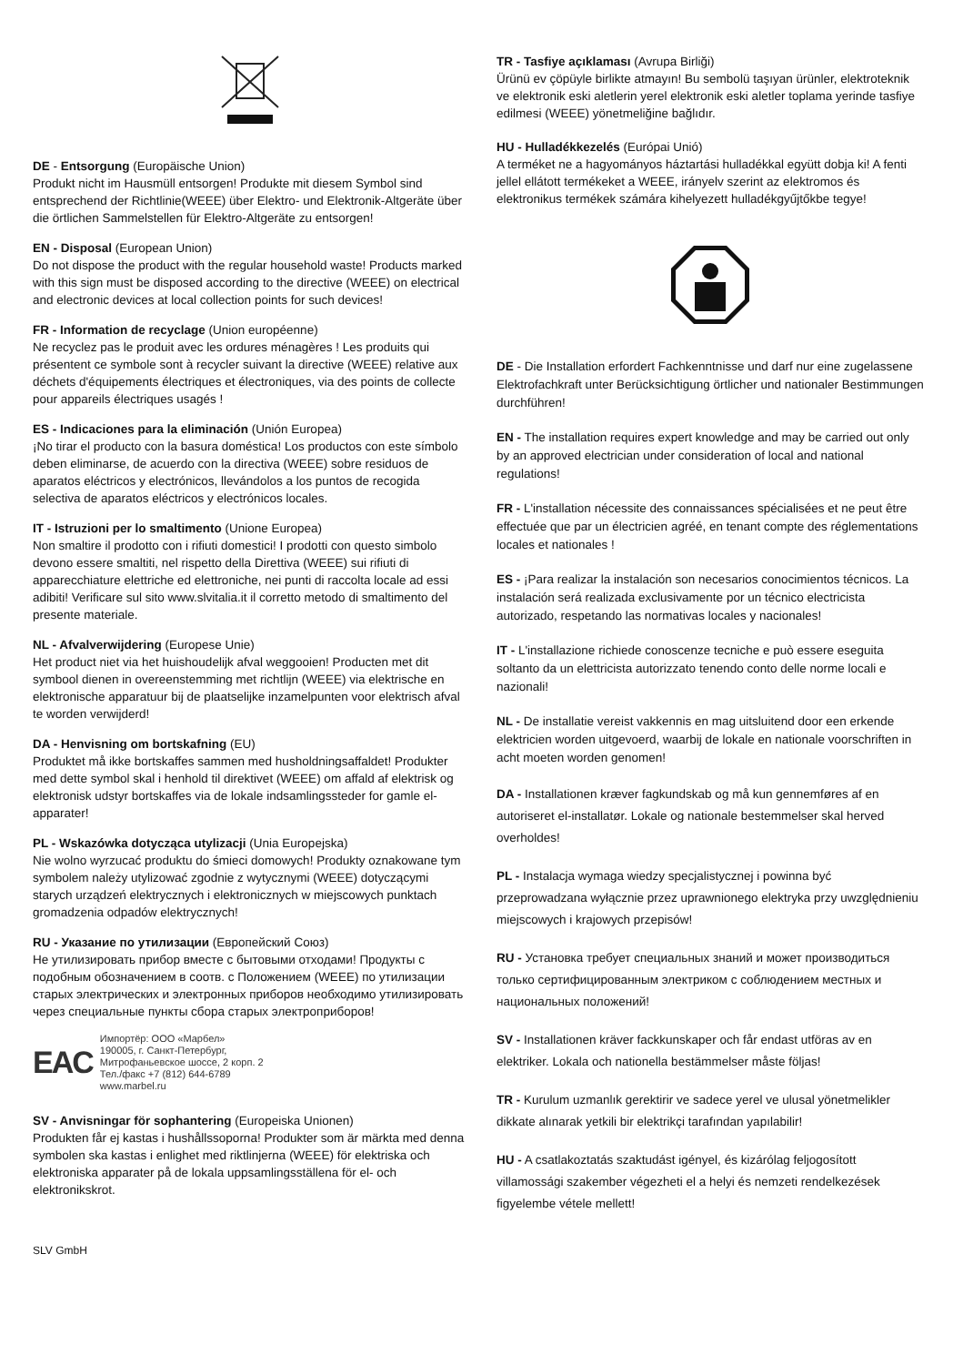DE - Entsorgung (Europäische Union)
Produkt nicht im Hausmüll entsorgen! Produkte mit diesem Symbol sind entsprechend der Richtlinie(WEEE) über Elektro- und Elektronik-Altgeräte über die örtlichen Sammelstellen für Elektro-Altgeräte zu entsorgen!
EN - Disposal (European Union)
Do not dispose the product with the regular household waste! Products marked with this sign must be disposed according to the directive (WEEE) on electrical and electronic devices at local collection points for such devices!
FR - Information de recyclage (Union européenne)
Ne recyclez pas le produit avec les ordures ménagères ! Les produits qui présentent ce symbole sont à recycler suivant la directive (WEEE) relative aux déchets d'équipements électriques et électroniques, via des points de collecte pour appareils électriques usagés !
ES - Indicaciones para la eliminación (Unión Europea)
¡No tirar el producto con la basura doméstica! Los productos con este símbolo deben eliminarse, de acuerdo con la directiva (WEEE) sobre residuos de aparatos eléctricos y electrónicos, llevándolos a los puntos de recogida selectiva de aparatos eléctricos y electrónicos locales.
IT - Istruzioni per lo smaltimento (Unione Europea)
Non smaltire il prodotto con i rifiuti domestici! I prodotti con questo simbolo devono essere smaltiti, nel rispetto della Direttiva (WEEE) sui rifiuti di apparecchiature elettriche ed elettroniche, nei punti di raccolta locale ad essi adibiti! Verificare sul sito www.slvitalia.it il corretto metodo di smaltimento del presente materiale.
NL - Afvalverwijdering (Europese Unie)
Het product niet via het huishoudelijk afval weggooien! Producten met dit symbool dienen in overeenstemming met richtlijn (WEEE) via elektrische en elektronische apparatuur bij de plaatselijke inzamelpunten voor elektrisch afval te worden verwijderd!
DA - Henvisning om bortskafning (EU)
Produktet må ikke bortskaffes sammen med husholdningsaffaldet! Produkter med dette symbol skal i henhold til direktivet (WEEE) om affald af elektrisk og elektronisk udstyr bortskaffes via de lokale indsamlingssteder for gamle el-apparater!
PL - Wskazówka dotycząca utylizacji (Unia Europejska)
Nie wolno wyrzucać produktu do śmieci domowych! Produkty oznakowane tym symbolem należy utylizować zgodnie z wytycznymi (WEEE) dotyczącymi starych urządzeń elektrycznych i elektronicznych w miejscowych punktach gromadzenia odpadów elektrycznych!
RU - Указание по утилизации (Европейский Союз)
Не утилизировать прибор вместе с бытовыми отходами! Продукты с подобным обозначением в соотв. с Положением (WEEE) по утилизации старых электрических и электронных приборов необходимо утилизировать через специальные пункты сбора старых электроприборов!
EAC
Импортёр: ООО «Марбел»
190005, г. Санкт-Петербург,
Митрофаньевское шоссе, 2 корп. 2
Тел./факс +7 (812) 644-6789
www.marbel.ru
SV - Anvisningar för sophantering (Europeiska Unionen)
Produkten får ej kastas i hushållssoporna! Produkter som är märkta med denna symbolen ska kastas i enlighet med riktlinjerna (WEEE) för elektriska och elektroniska apparater på de lokala uppsamlingsställena för el- och elektronikskrot.
TR - Tasfiye açıklaması (Avrupa Birliği)
Ürünü ev çöpüyle birlikte atmayın! Bu sembolü taşıyan ürünler, elektroteknik ve elektronik eski aletlerin yerel elektronik eski aletler toplama yerinde tasfiye edilmesi (WEEE) yönetmeliğine bağlıdır.
HU - Hulladékkezelés (Európai Unió)
A terméket ne a hagyományos háztartási hulladékkal együtt dobja ki! A fenti jellel ellátott termékeket a WEEE, irányelv szerint az elektromos és elektronikus termékek számára kihelyezett hulladékgyűjtőkbe tegye!
DE - Die Installation erfordert Fachkenntnisse und darf nur eine zugelassene Elektrofachkraft unter Berücksichtigung örtlicher und nationaler Bestimmungen durchführen!
EN - The installation requires expert knowledge and may be carried out only by an approved electrician under consideration of local and national regulations!
FR - L'installation nécessite des connaissances spécialisées et ne peut être effectuée que par un électricien agréé, en tenant compte des réglementations locales et nationales !
ES - ¡Para realizar la instalación son necesarios conocimientos técnicos. La instalación será realizada exclusivamente por un técnico electricista autorizado, respetando las normativas locales y nacionales!
IT - L'installazione richiede conoscenze tecniche e può essere eseguita soltanto da un elettricista autorizzato tenendo conto delle norme locali e nazionali!
NL - De installatie vereist vakkennis en mag uitsluitend door een erkende elektricien worden uitgevoerd, waarbij de lokale en nationale voorschriften in acht moeten worden genomen!
DA - Installationen kræver fagkundskab og må kun gennemføres af en autoriseret el-installatør. Lokale og nationale bestemmelser skal herved overholdes!
PL - Instalacja wymaga wiedzy specjalistycznej i powinna być przeprowadzana wyłącznie przez uprawnionego elektryka przy uwzględnieniu miejscowych i krajowych przepisów!
RU - Установка требует специальных знаний и может производиться только сертифицированным электриком с соблюдением местных и национальных положений!
SV - Installationen kräver fackkunskaper och får endast utföras av en elektriker. Lokala och nationella bestämmelser måste följas!
TR - Kurulum uzmanlık gerektirir ve sadece yerel ve ulusal yönetmelikler dikkate alınarak yetkili bir elektrikçi tarafından yapılabilir!
HU - A csatlakoztatás szaktudást igényel, és kizárólag feljogosított villamossági szakember végezheti el a helyi és nemzeti rendelkezések figyelembe vétele mellett!
SLV GmbH